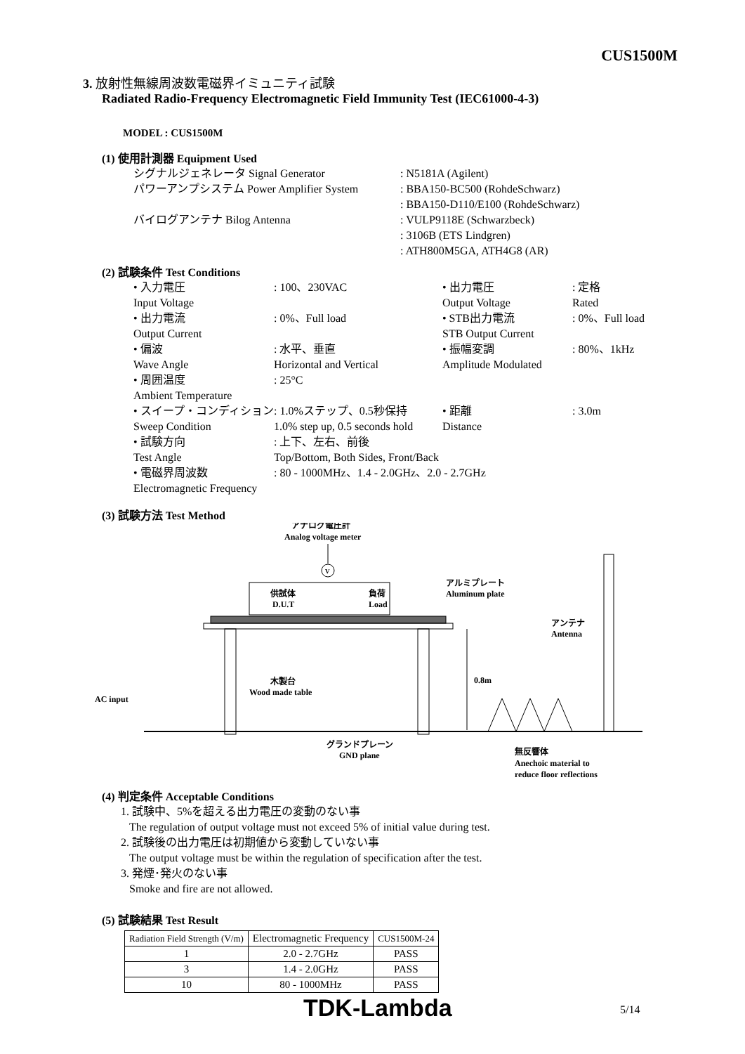CUS1500M
3. 放射性無線周波数電磁界イミュニティ試験
Radiated Radio-Frequency Electromagnetic Field Immunity Test (IEC61000-4-3)
MODEL : CUS1500M
(1) 使用計測器 Equipment Used
シグナルジェネレータ Signal Generator
: N5181A (Agilent)
パワーアンプシステム Power Amplifier System
: BBA150-BC500 (RohdeSchwarz)
: BBA150-D110/E100 (RohdeSchwarz)
バイログアンテナ Bilog Antenna
: VULP9118E (Schwarzbeck)
: 3106B (ETS Lindgren)
: ATH800M5GA, ATH4G8 (AR)
(2) 試験条件 Test Conditions
• 入力電圧
Input Voltage
: 100、230VAC
• 出力電圧
Output Voltage
: 定格
Rated
• 出力電流
Output Current
: 0%、Full load
• STB出力電流
STB Output Current
: 0%、Full load
• 偏波
Wave Angle
: 水平、垂直
Horizontal and Vertical
• 振幅変調
Amplitude Modulated
: 80%、1kHz
• 周囲温度
Ambient Temperature
: 25°C
• スイープ・コンディション
Sweep Condition
: 1.0%ステップ、0.5秒保持
1.0% step up, 0.5 seconds hold
• 距離
Distance
: 3.0m
• 試験方向
Test Angle
: 上下、左右、前後
Top/Bottom, Both Sides, Front/Back
• 電磁界周波数
Electromagnetic Frequency
: 80 - 1000MHz、1.4 - 2.0GHz、2.0 - 2.7GHz
(3) 試験方法 Test Method
アナログ電圧計
Analog voltage meter
V
供試体
D.U.T
負荷
Load
アルミプレート
Aluminum plate
アンテナ
Antenna
木製台
Wood made table
0.8m
AC input
グランドプレーン
GND plane
無反響体
Anechoic material to
reduce floor reflections
(4) 判定条件 Acceptable Conditions
1. 試験中、5%を超える出力電圧の変動のない事
The regulation of output voltage must not exceed 5% of initial value during test.
2. 試験後の出力電圧は初期値から変動していない事
The output voltage must be within the regulation of specification after the test.
3. 発煙･発火のない事
Smoke and fire are not allowed.
(5) 試験結果 Test Result
| Radiation Field Strength (V/m) | Electromagnetic Frequency | CUS1500M-24 |
| --- | --- | --- |
| 1 | 2.0 - 2.7GHz | PASS |
| 3 | 1.4 - 2.0GHz | PASS |
| 10 | 80 - 1000MHz | PASS |
TDK-Lambda 5/14